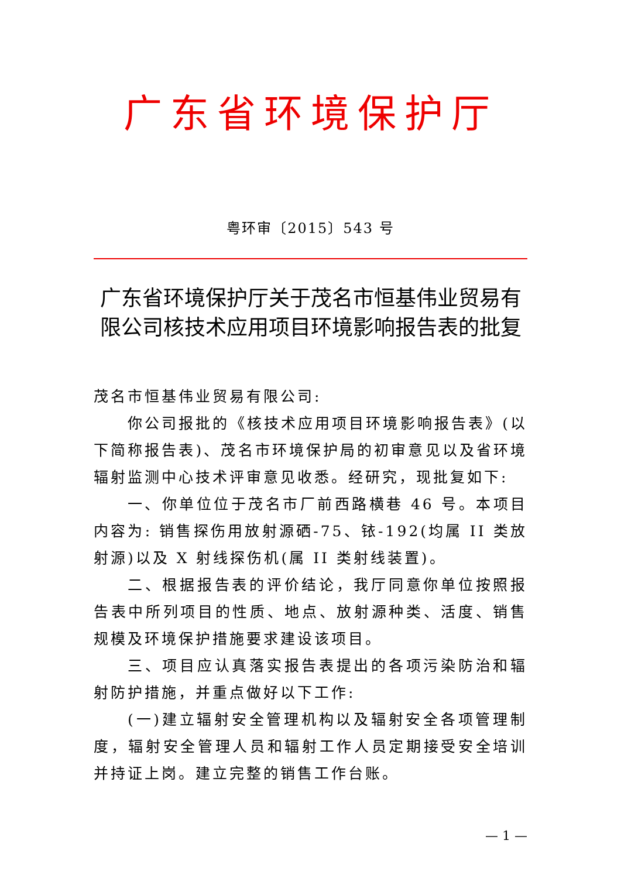广东省环境保护厅
粤环审〔2015〕543 号
广东省环境保护厅关于茂名市恒基伟业贸易有限公司核技术应用项目环境影响报告表的批复
茂名市恒基伟业贸易有限公司:
你公司报批的《核技术应用项目环境影响报告表》(以下简称报告表)、茂名市环境保护局的初审意见以及省环境辐射监测中心技术评审意见收悉。经研究，现批复如下:
一、你单位位于茂名市厂前西路横巷 46 号。本项目内容为: 销售探伤用放射源硒-75、铱-192(均属 II 类放射源)以及 X 射线探伤机(属 II 类射线装置)。
二、根据报告表的评价结论，我厅同意你单位按照报告表中所列项目的性质、地点、放射源种类、活度、销售规模及环境保护措施要求建设该项目。
三、项目应认真落实报告表提出的各项污染防治和辐射防护措施，并重点做好以下工作:
(一)建立辐射安全管理机构以及辐射安全各项管理制度，辐射安全管理人员和辐射工作人员定期接受安全培训并持证上岗。建立完整的销售工作台账。
— 1 —